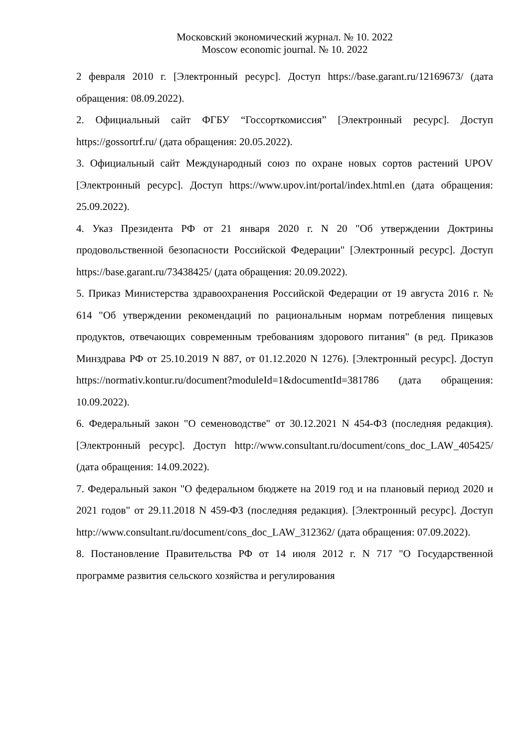Московский экономический журнал. № 10. 2022
Moscow economic journal. № 10. 2022
2 февраля 2010 г. [Электронный ресурс]. Доступ https://base.garant.ru/12169673/ (дата обращения: 08.09.2022).
2. Официальный сайт ФГБУ “Госсорткомиссия” [Электронный ресурс]. Доступ https://gossortrf.ru/ (дата обращения: 20.05.2022).
3. Официальный сайт Международный союз по охране новых сортов растений UPOV [Электронный ресурс]. Доступ https://www.upov.int/portal/index.html.en (дата обращения: 25.09.2022).
4. Указ Президента РФ от 21 января 2020 г. N 20 "Об утверждении Доктрины продовольственной безопасности Российской Федерации" [Электронный ресурс]. Доступ https://base.garant.ru/73438425/ (дата обращения: 20.09.2022).
5. Приказ Министерства здравоохранения Российской Федерации от 19 августа 2016 г. № 614 "Об утверждении рекомендаций по рациональным нормам потребления пищевых продуктов, отвечающих современным требованиям здорового питания" (в ред. Приказов Минздрава РФ от 25.10.2019 N 887, от 01.12.2020 N 1276). [Электронный ресурс]. Доступ https://normativ.kontur.ru/document?moduleId=1&documentId=381786 (дата обращения: 10.09.2022).
6. Федеральный закон "О семеноводстве" от 30.12.2021 N 454-ФЗ (последняя редакция). [Электронный ресурс]. Доступ http://www.consultant.ru/document/cons_doc_LAW_405425/ (дата обращения: 14.09.2022).
7. Федеральный закон "О федеральном бюджете на 2019 год и на плановый период 2020 и 2021 годов" от 29.11.2018 N 459-ФЗ (последняя редакция). [Электронный ресурс]. Доступ http://www.consultant.ru/document/cons_doc_LAW_312362/ (дата обращения: 07.09.2022).
8. Постановление Правительства РФ от 14 июля 2012 г. N 717 "О Государственной программе развития сельского хозяйства и регулирования